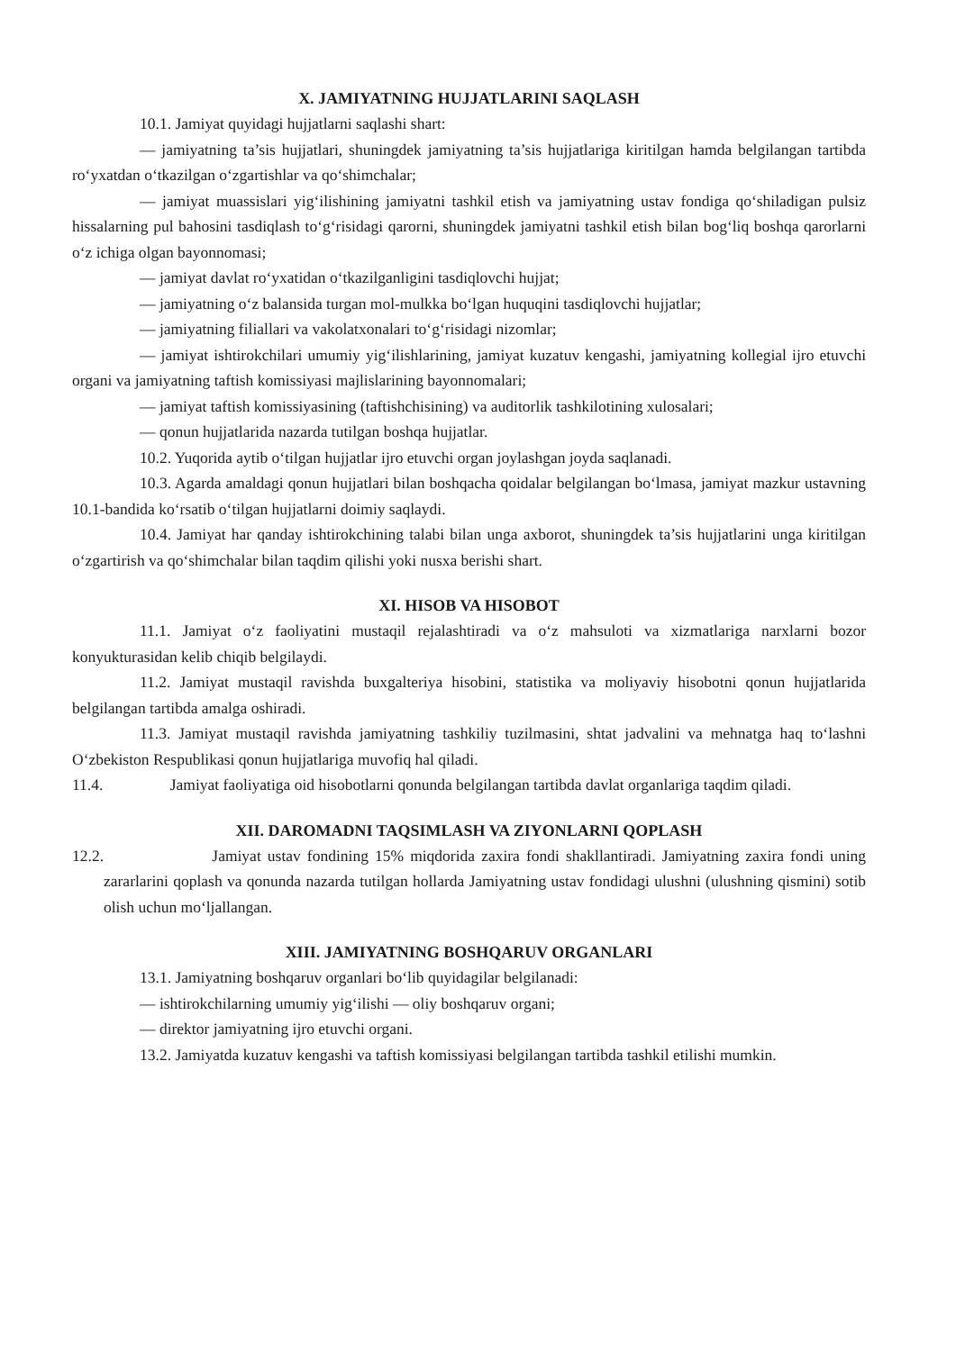X. JAMIYATNING HUJJATLARINI SAQLASH
10.1. Jamiyat quyidagi hujjatlarni saqlashi shart:
— jamiyatning ta’sis hujjatlari, shuningdek jamiyatning ta’sis hujjatlariga kiritilgan hamda belgilangan tartibda ro‘yxatdan o‘tkazilgan o‘zgartishlar va qo‘shimchalar;
— jamiyat muassislari yig‘ilishining jamiyatni tashkil etish va jamiyatning ustav fondiga qo‘shiladigan pulsiz hissalarning pul bahosini tasdiqlash to‘g‘risidagi qarorni, shuningdek jamiyatni tashkil etish bilan bog‘liq boshqa qarorlarni o‘z ichiga olgan bayonnomasi;
— jamiyat davlat ro‘yxatidan o‘tkazilganligini tasdiqlovchi hujjat;
— jamiyatning o‘z balansida turgan mol-mulkka bo‘lgan huquqini tasdiqlovchi hujjatlar;
— jamiyatning filiallari va vakolatxonalari to‘g‘risidagi nizomlar;
— jamiyat ishtirokchilari umumiy yig‘ilishlarining, jamiyat kuzatuv kengashi, jamiyatning kollegial ijro etuvchi organi va jamiyatning taftish komissiyasi majlislarining bayonnomalari;
— jamiyat taftish komissiyasining (taftishchisining) va auditorlik tashkilotining xulosalari;
— qonun hujjatlarida nazarda tutilgan boshqa hujjatlar.
10.2. Yuqorida aytib o‘tilgan hujjatlar ijro etuvchi organ joylashgan joyda saqlanadi.
10.3. Agarda amaldagi qonun hujjatlari bilan boshqacha qoidalar belgilangan bo‘lmasa, jamiyat mazkur ustavning 10.1-bandida ko‘rsatib o‘tilgan hujjatlarni doimiy saqlaydi.
10.4. Jamiyat har qanday ishtirokchining talabi bilan unga axborot, shuningdek ta’sis hujjatlarini unga kiritilgan o‘zgartirish va qo‘shimchalar bilan taqdim qilishi yoki nusxa berishi shart.
XI. HISOB VA HISOBOT
11.1. Jamiyat o‘z faoliyatini mustaqil rejalashtiradi va o‘z mahsuloti va xizmatlariga narxlarni bozor konyukturasidan kelib chiqib belgilaydi.
11.2. Jamiyat mustaqil ravishda buxgalteriya hisobini, statistika va moliyaviy hisobotni qonun hujjatlarida belgilangan tartibda amalga oshiradi.
11.3. Jamiyat mustaqil ravishda jamiyatning tashkiliy tuzilmasini, shtat jadvalini va mehnatga haq to‘lashni O‘zbekiston Respublikasi qonun hujjatlariga muvofiq hal qiladi.
11.4. Jamiyat faoliyatiga oid hisobotlarni qonunda belgilangan tartibda davlat organlariga taqdim qiladi.
XII. DAROMADNI TAQSIMLASH VA ZIYONLARNI QOPLASH
12.2. Jamiyat ustav fondining 15% miqdorida zaxira fondi shakllantiradi. Jamiyatning zaxira fondi uning zararlarini qoplash va qonunda nazarda tutilgan hollarda Jamiyatning ustav fondidagi ulushni (ulushning qismini) sotib olish uchun mo‘ljallangan.
XIII. JAMIYATNING BOSHQARUV ORGANLARI
13.1. Jamiyatning boshqaruv organlari bo‘lib quyidagilar belgilanadi:
— ishtirokchilarning umumiy yig‘ilishi — oliy boshqaruv organi;
— direktor jamiyatning ijro etuvchi organi.
13.2. Jamiyatda kuzatuv kengashi va taftish komissiyasi belgilangan tartibda tashkil etilishi mumkin.